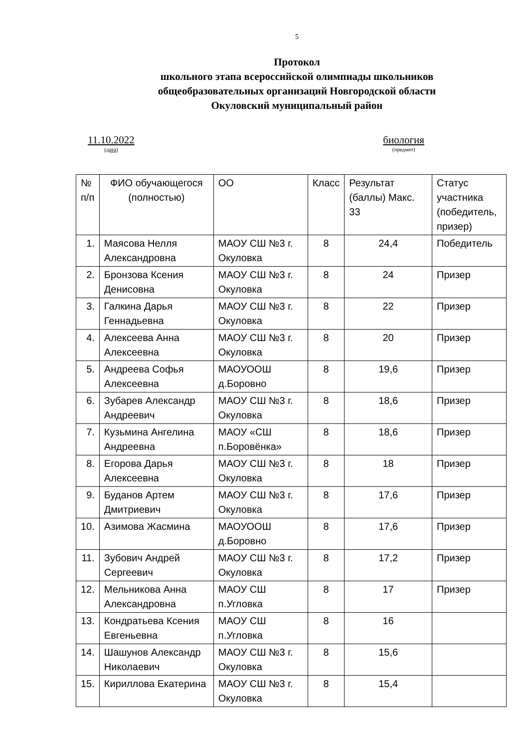5
Протокол
школьного этапа всероссийской олимпиады школьников
общеобразовательных организаций Новгородской области
Окуловский муниципальный район
11.10.2022
(дата)
биология
(предмет)
| № п/п | ФИО обучающегося (полностью) | ОО | Класс | Результат (баллы) Макс. 33 | Статус участника (победитель, призер) |
| 1. | Маясова Нелля Александровна | МАОУ СШ №3 г. Окуловка | 8 | 24,4 | Победитель |
| 2. | Бронзова Ксения Денисовна | МАОУ СШ №3 г. Окуловка | 8 | 24 | Призер |
| 3. | Галкина Дарья Геннадьевна | МАОУ СШ №3 г. Окуловка | 8 | 22 | Призер |
| 4. | Алексеева Анна Алексеевна | МАОУ СШ №3 г. Окуловка | 8 | 20 | Призер |
| 5. | Андреева Софья Алексеевна | МАОУООШ д.Боровно | 8 | 19,6 | Призер |
| 6. | Зубарев Александр Андреевич | МАОУ СШ №3 г. Окуловка | 8 | 18,6 | Призер |
| 7. | Кузьмина Ангелина Андреевна | МАОУ «СШ п.Боровёнка» | 8 | 18,6 | Призер |
| 8. | Егорова Дарья Алексеевна | МАОУ СШ №3 г. Окуловка | 8 | 18 | Призер |
| 9. | Буданов Артем Дмитриевич | МАОУ СШ №3 г. Окуловка | 8 | 17,6 | Призер |
| 10. | Азимова Жасмина | МАОУООШ д.Боровно | 8 | 17,6 | Призер |
| 11. | Зубович Андрей Сергеевич | МАОУ СШ №3 г. Окуловка | 8 | 17,2 | Призер |
| 12. | Мельникова Анна Александровна | МАОУ СШ п.Угловка | 8 | 17 | Призер |
| 13. | Кондратьева Ксения Евгеньевна | МАОУ СШ п.Угловка | 8 | 16 | |
| 14. | Шашунов Александр Николаевич | МАОУ СШ №3 г. Окуловка | 8 | 15,6 | |
| 15. | Кириллова Екатерина | МАОУ СШ №3 г. Окуловка | 8 | 15,4 | |